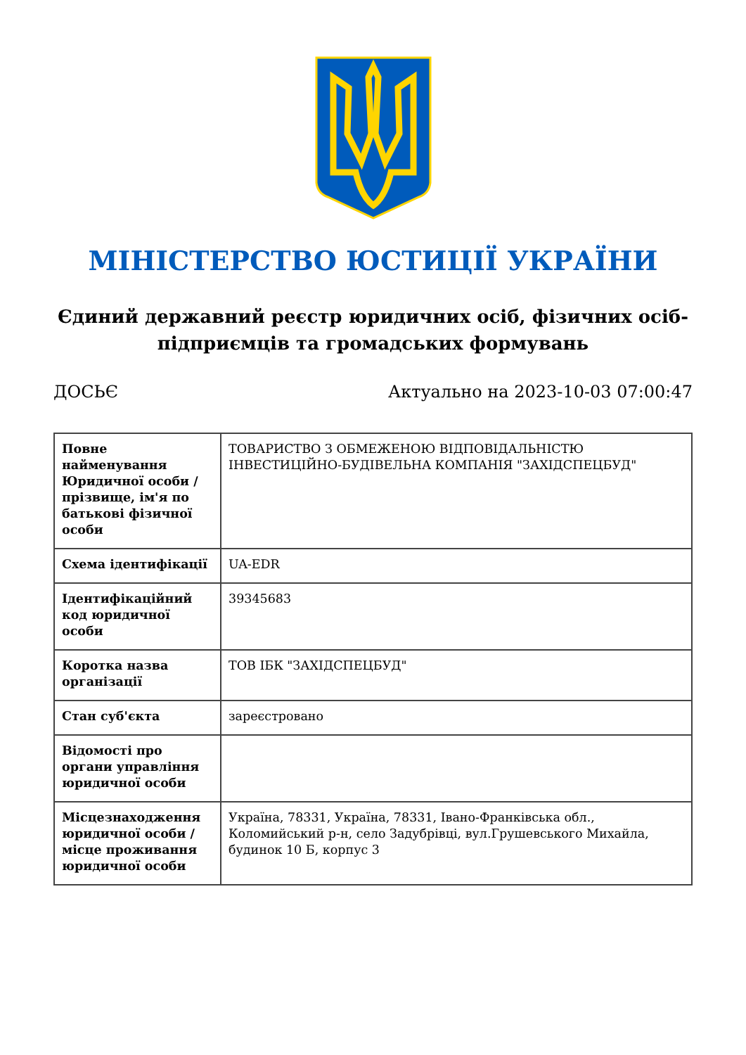МІНІСТЕРСТВО ЮСТИЦІЇ УКРАЇНИ
Єдиний державний реєстр юридичних осіб, фізичних осіб-підприємців та громадських формувань
ДОСЬЄ Актуально на 2023-10-03 07:00:47
| Повне найменування Юридичної особи / прізвище, ім'я по батькові фізичної особи | ТОВАРИСТВО З ОБМЕЖЕНОЮ ВІДПОВІДАЛЬНІСТЮ ІНВЕСТИЦІЙНО-БУДІВЕЛЬНА КОМПАНІЯ "ЗАХІДСПЕЦБУД" |
| Схема ідентифікації | UA-EDR |
| Ідентифікаційний код юридичної особи | 39345683 |
| Коротка назва організації | ТОВ ІБК "ЗАХІДСПЕЦБУД" |
| Стан суб'єкта | зареєстровано |
| Відомості про органи управління юридичної особи | |
| Місцезнаходження юридичної особи / місце проживання юридичної особи | Україна, 78331, Україна, 78331, Івано-Франківська обл., Коломийський р-н, село Задубрівці, вул.Грушевського Михайла, будинок 10 Б, корпус 3 |